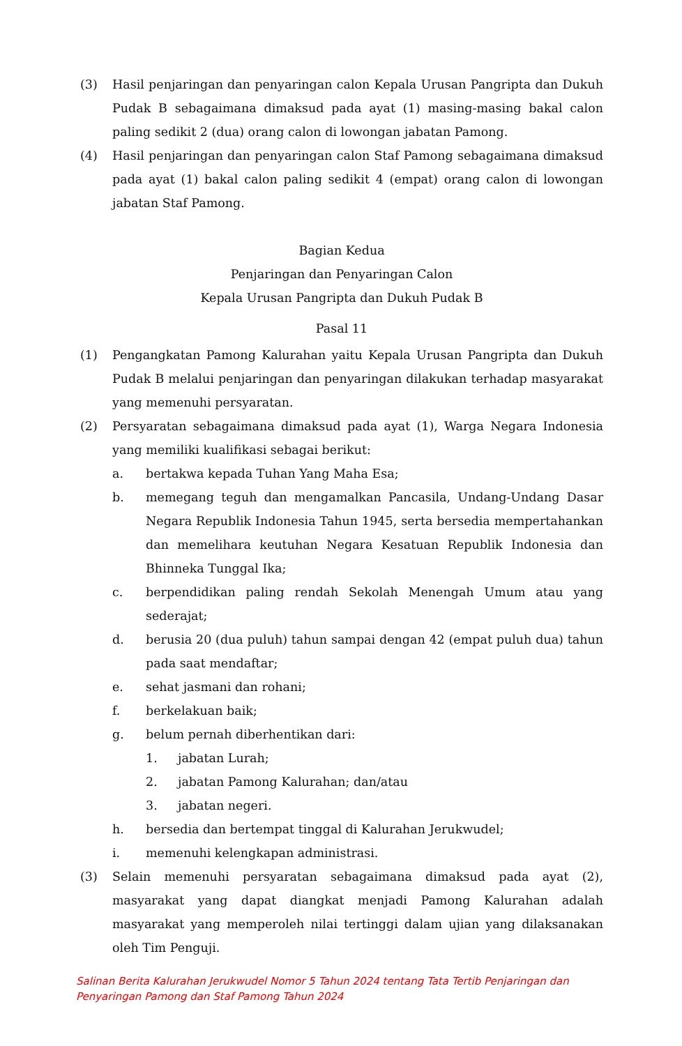(3) Hasil penjaringan dan penyaringan calon Kepala Urusan Pangripta dan Dukuh Pudak B sebagaimana dimaksud pada ayat (1) masing-masing bakal calon paling sedikit 2 (dua) orang calon di lowongan jabatan Pamong.
(4) Hasil penjaringan dan penyaringan calon Staf Pamong sebagaimana dimaksud pada ayat (1) bakal calon paling sedikit 4 (empat) orang calon di lowongan jabatan Staf Pamong.
Bagian Kedua
Penjaringan dan Penyaringan Calon
Kepala Urusan Pangripta dan Dukuh Pudak B
Pasal 11
(1) Pengangkatan Pamong Kalurahan yaitu Kepala Urusan Pangripta dan Dukuh Pudak B melalui penjaringan dan penyaringan dilakukan terhadap masyarakat yang memenuhi persyaratan.
(2) Persyaratan sebagaimana dimaksud pada ayat (1), Warga Negara Indonesia yang memiliki kualifikasi sebagai berikut:
a. bertakwa kepada Tuhan Yang Maha Esa;
b. memegang teguh dan mengamalkan Pancasila, Undang-Undang Dasar Negara Republik Indonesia Tahun 1945, serta bersedia mempertahankan dan memelihara keutuhan Negara Kesatuan Republik Indonesia dan Bhinneka Tunggal Ika;
c. berpendidikan paling rendah Sekolah Menengah Umum atau yang sederajat;
d. berusia 20 (dua puluh) tahun sampai dengan 42 (empat puluh dua) tahun pada saat mendaftar;
e. sehat jasmani dan rohani;
f. berkelakuan baik;
g. belum pernah diberhentikan dari:
1. jabatan Lurah;
2. jabatan Pamong Kalurahan; dan/atau
3. jabatan negeri.
h. bersedia dan bertempat tinggal di Kalurahan Jerukwudel;
i. memenuhi kelengkapan administrasi.
(3) Selain memenuhi persyaratan sebagaimana dimaksud pada ayat (2), masyarakat yang dapat diangkat menjadi Pamong Kalurahan adalah masyarakat yang memperoleh nilai tertinggi dalam ujian yang dilaksanakan oleh Tim Penguji.
Salinan Berita Kalurahan Jerukwudel Nomor 5 Tahun 2024 tentang Tata Tertib Penjaringan dan
Penyaringan Pamong dan Staf Pamong Tahun 2024